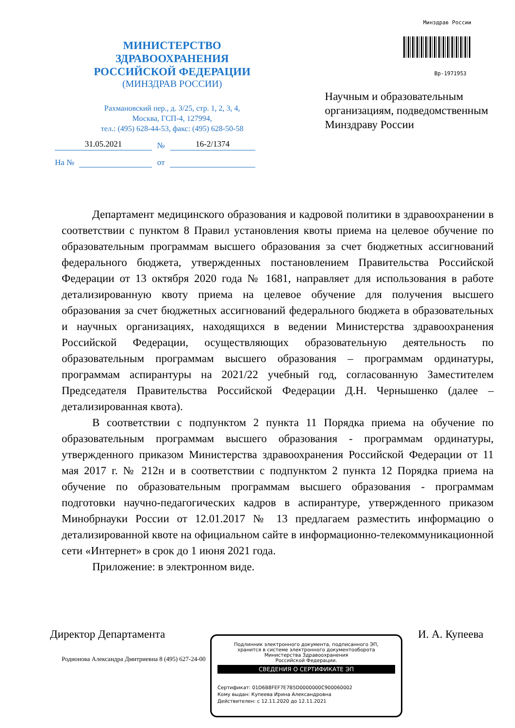МИНИСТЕРСТВО
ЗДРАВООХРАНЕНИЯ
РОССИЙСКОЙ ФЕДЕРАЦИИ
(МИНЗДРАВ РОССИИ)
Рахмановский пер., д. 3/25, стр. 1, 2, 3, 4,
Москва, ГСП-4, 127994,
тел.: (495) 628-44-53, факс: (495) 628-50-58
Минздрав России
Вр-1971953
Научным и образовательным организациям, подведомственным Минздраву России
31.05.2021 № 16-2/1374
На № от
Департамент медицинского образования и кадровой политики в здравоохранении в соответствии с пунктом 8 Правил установления квоты приема на целевое обучение по образовательным программам высшего образования за счет бюджетных ассигнований федерального бюджета, утвержденных постановлением Правительства Российской Федерации от 13 октября 2020 года № 1681, направляет для использования в работе детализированную квоту приема на целевое обучение для получения высшего образования за счет бюджетных ассигнований федерального бюджета в образовательных и научных организациях, находящихся в ведении Министерства здравоохранения Российской Федерации, осуществляющих образовательную деятельность по образовательным программам высшего образования – программам ординатуры, программам аспирантуры на 2021/22 учебный год, согласованную Заместителем Председателя Правительства Российской Федерации Д.Н. Чернышенко (далее – детализированная квота).
В соответствии с подпунктом 2 пункта 11 Порядка приема на обучение по образовательным программам высшего образования - программам ординатуры, утвержденного приказом Министерства здравоохранения Российской Федерации от 11 мая 2017 г. № 212н и в соответствии с подпунктом 2 пункта 12 Порядка приема на обучение по образовательным программам высшего образования - программам подготовки научно-педагогических кадров в аспирантуре, утвержденного приказом Минобрнауки России от 12.01.2017 № 13 предлагаем разместить информацию о детализированной квоте на официальном сайте в информационно-телекоммуникационной сети «Интернет» в срок до 1 июня 2021 года.
Приложение: в электронном виде.
Директор Департамента И. А. Купеева
Родионова Александра Дмитриевна 8 (495) 627-24-00
Подлинник электронного документа, подписанного ЭП,
хранится в системе электронного документооборота
Министерства Здравоохранения
Российской Федерации.
СВЕДЕНИЯ О СЕРТИФИКАТЕ ЭП
Сертификат: 01D6B8FEF7E7B5D0000000C900060002
Кому выдан: Купеева Ирина Александровна
Действителен: с 12.11.2020 до 12.11.2021